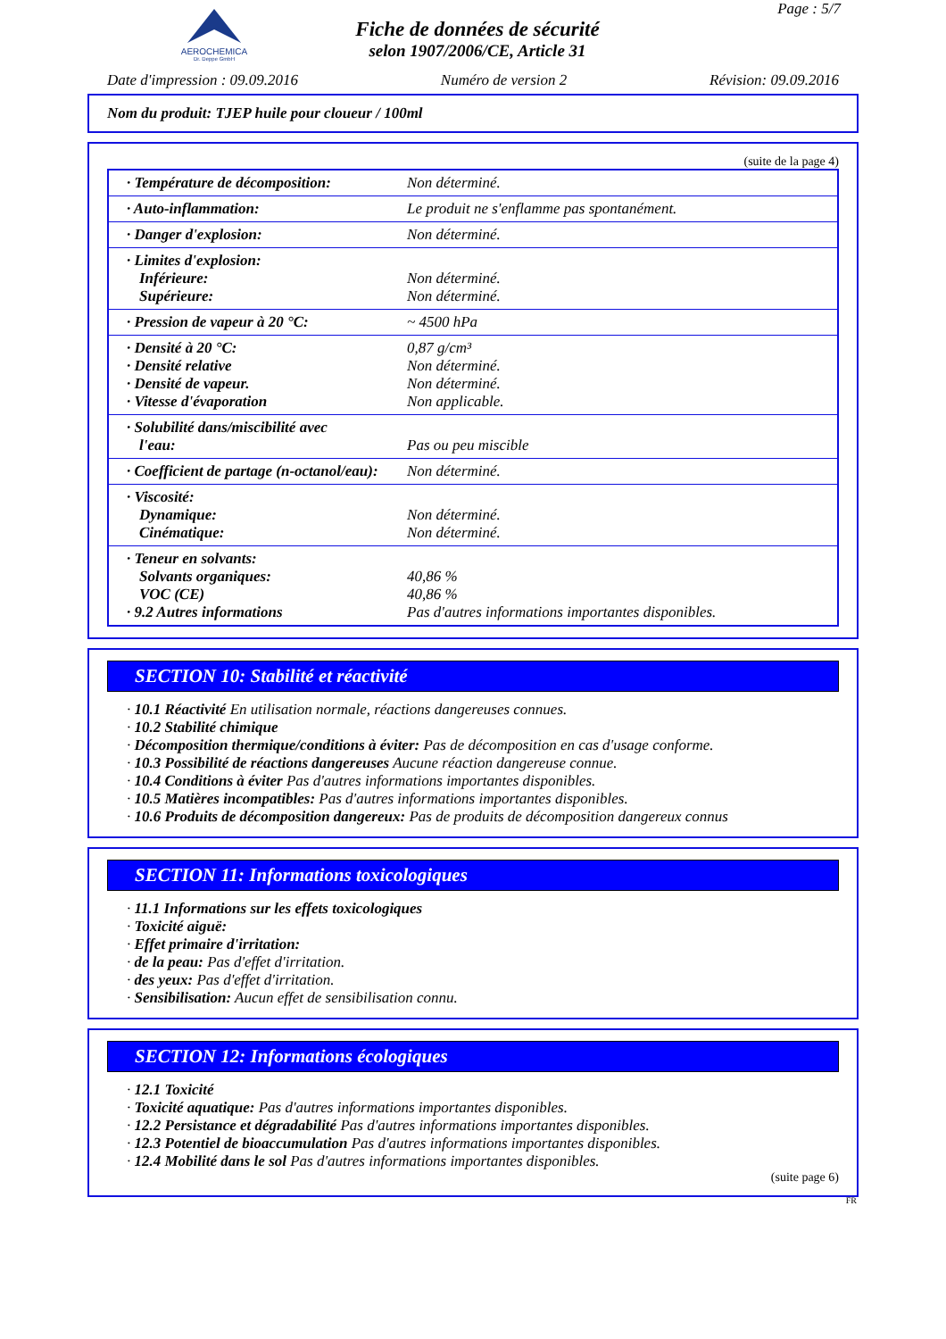AEROCHEMICA
Dr. Deppe GmbH
Fiche de données de sécurité
selon 1907/2006/CE, Article 31
Page : 5/7
Date d'impression : 09.09.2016 Numéro de version 2 Révision: 09.09.2016
Nom du produit: TJEP huile pour cloueur / 100ml
(suite de la page 4)
| · Température de décomposition: | Non déterminé. |
| · Auto-inflammation: | Le produit ne s'enflamme pas spontanément. |
| · Danger d'explosion: | Non déterminé. |
| · Limites d'explosion: Inférieure: Supérieure: | Non déterminé. Non déterminé. |
| · Pression de vapeur à 20 °C: | ~ 4500 hPa |
| · Densité à 20 °C: · Densité relative · Densité de vapeur. · Vitesse d'évaporation | 0,87 g/cm³ Non déterminé. Non déterminé. Non applicable. |
| · Solubilité dans/miscibilité avec l'eau: | Pas ou peu miscible |
| · Coefficient de partage (n-octanol/eau): | Non déterminé. |
| · Viscosité: Dynamique: Cinématique: | Non déterminé. Non déterminé. |
| · Teneur en solvants: Solvants organiques: VOC (CE) · 9.2 Autres informations | 40,86 % 40,86 % Pas d'autres informations importantes disponibles. |
SECTION 10: Stabilité et réactivité
· 10.1 Réactivité En utilisation normale, réactions dangereuses connues.
· 10.2 Stabilité chimique
· Décomposition thermique/conditions à éviter: Pas de décomposition en cas d'usage conforme.
· 10.3 Possibilité de réactions dangereuses Aucune réaction dangereuse connue.
· 10.4 Conditions à éviter Pas d'autres informations importantes disponibles.
· 10.5 Matières incompatibles: Pas d'autres informations importantes disponibles.
· 10.6 Produits de décomposition dangereux: Pas de produits de décomposition dangereux connus
SECTION 11: Informations toxicologiques
· 11.1 Informations sur les effets toxicologiques
· Toxicité aiguë:
· Effet primaire d'irritation:
· de la peau: Pas d'effet d'irritation.
· des yeux: Pas d'effet d'irritation.
· Sensibilisation: Aucun effet de sensibilisation connu.
SECTION 12: Informations écologiques
· 12.1 Toxicité
· Toxicité aquatique: Pas d'autres informations importantes disponibles.
· 12.2 Persistance et dégradabilité Pas d'autres informations importantes disponibles.
· 12.3 Potentiel de bioaccumulation Pas d'autres informations importantes disponibles.
· 12.4 Mobilité dans le sol Pas d'autres informations importantes disponibles.
(suite page 6)
FR